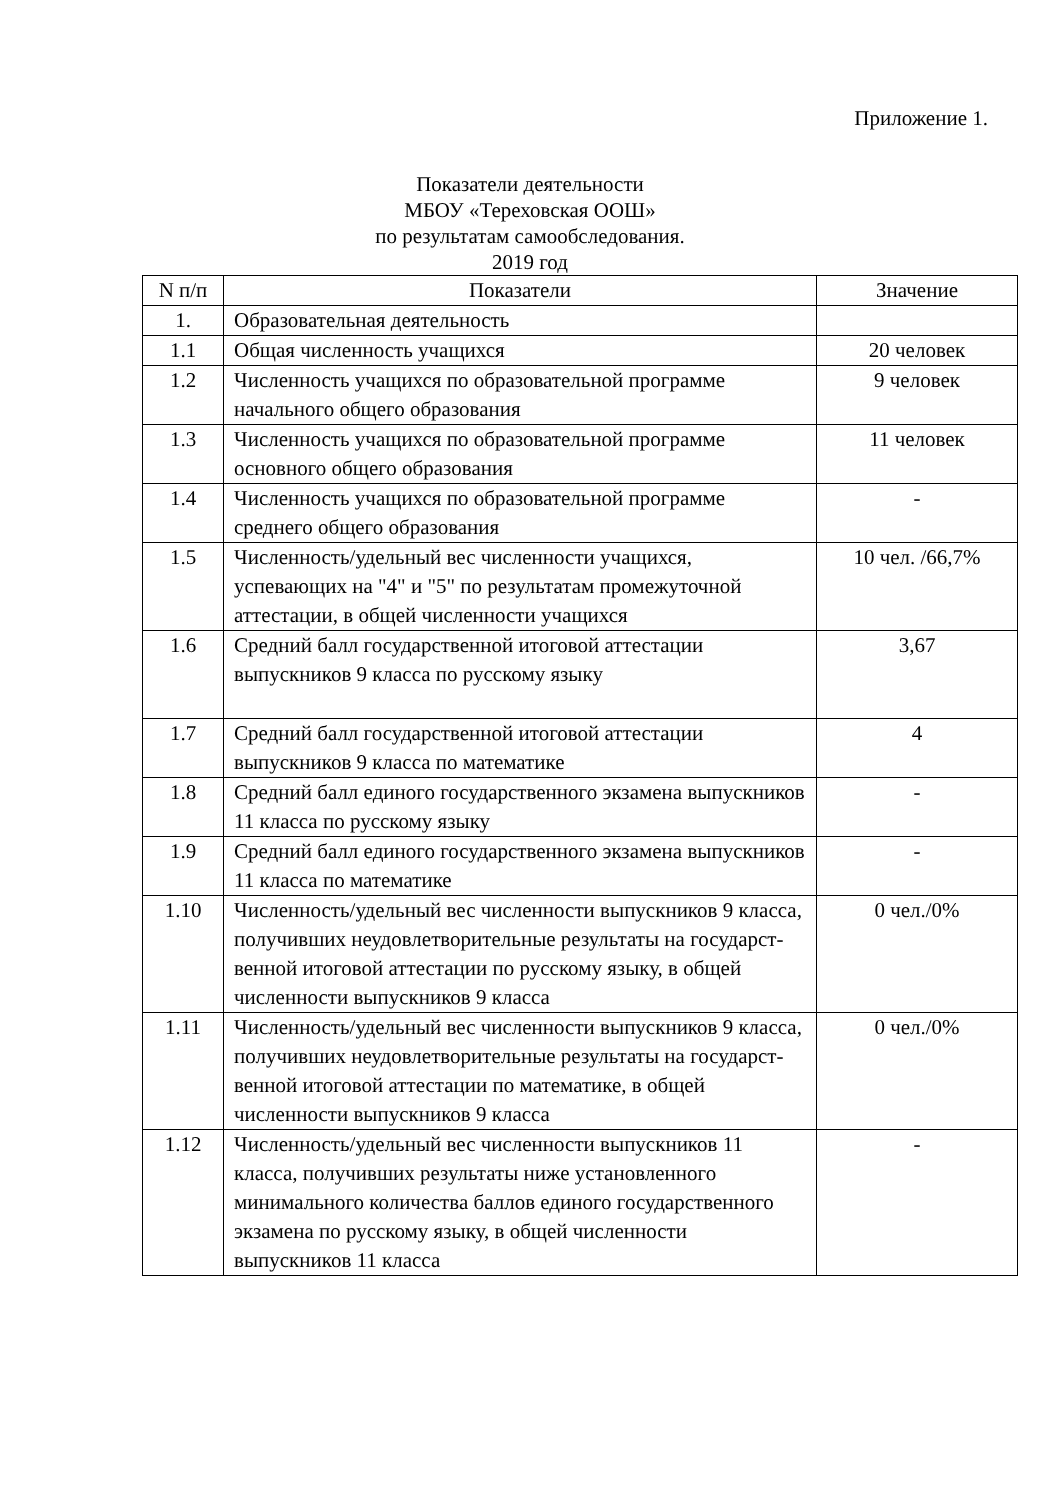Приложение 1.
Показатели деятельности
МБОУ «Тереховская ООШ»
по результатам самообследования.
2019 год
| N п/п | Показатели | Значение |
| --- | --- | --- |
| 1. | Образовательная деятельность | |
| 1.1 | Общая численность учащихся | 20 человек |
| 1.2 | Численность учащихся по образовательной программе начального общего образования | 9 человек |
| 1.3 | Численность учащихся по образовательной программе основного общего образования | 11 человек |
| 1.4 | Численность учащихся по образовательной программе среднего общего образования | - |
| 1.5 | Численность/удельный вес численности учащихся, успевающих на "4" и "5" по результатам промежуточной аттестации, в общей численности учащихся | 10 чел. /66,7% |
| 1.6 | Средний балл государственной итоговой аттестации выпускников 9 класса по русскому языку | 3,67 |
| 1.7 | Средний балл государственной итоговой аттестации выпускников 9 класса по математике | 4 |
| 1.8 | Средний балл единого государственного экзамена выпускников 11 класса по русскому языку | - |
| 1.9 | Средний балл единого государственного экзамена выпускников 11 класса по математике | - |
| 1.10 | Численность/удельный вес численности выпускников 9 класса, получивших неудовлетворительные результаты на государст-венной итоговой аттестации по русскому языку, в общей численности выпускников 9 класса | 0 чел./0% |
| 1.11 | Численность/удельный вес численности выпускников 9 класса, получивших неудовлетворительные результаты на государст-венной итоговой аттестации по математике, в общей численности выпускников 9 класса | 0 чел./0% |
| 1.12 | Численность/удельный вес численности выпускников 11 класса, получивших результаты ниже установленного минимального количества баллов единого государственного экзамена по русскому языку, в общей численности выпускников 11 класса | - |